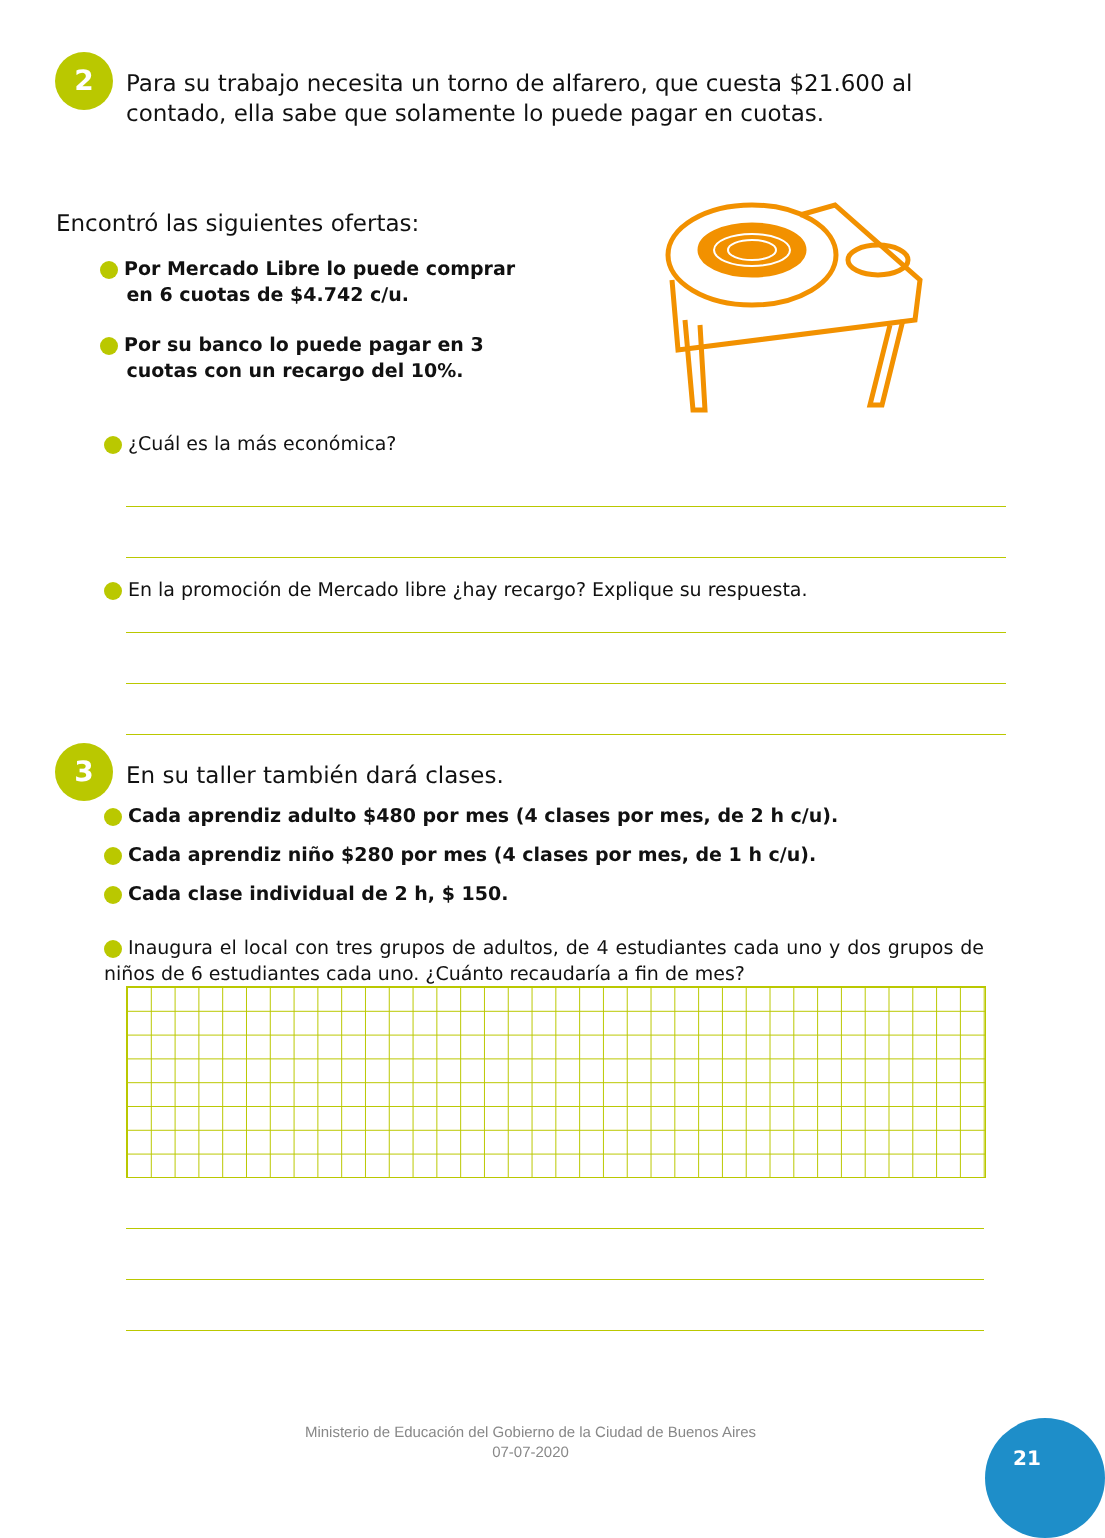2
Para su trabajo necesita un torno de alfarero, que cuesta $21.600 al contado, ella sabe que solamente lo puede pagar en cuotas.
Encontró las siguientes ofertas:
Por Mercado Libre lo puede comprar
en 6 cuotas de $4.742 c/u.
Por su banco lo puede pagar en 3
cuotas con un recargo del 10%.
¿Cuál es la más económica?
En la promoción de Mercado libre ¿hay recargo? Explique su respuesta.
3
En su taller también dará clases.
Cada aprendiz adulto $480 por mes (4 clases por mes, de 2 h c/u).
Cada aprendiz niño $280 por mes (4 clases por mes, de 1 h c/u).
Cada clase individual de 2 h, $ 150.
Inaugura el local con tres grupos de adultos, de 4 estudiantes cada uno y dos grupos de niños de 6 estudiantes cada uno. ¿Cuánto recaudaría a fin de mes?
Ministerio de Educación del Gobierno de la Ciudad de Buenos Aires
07-07-2020
21